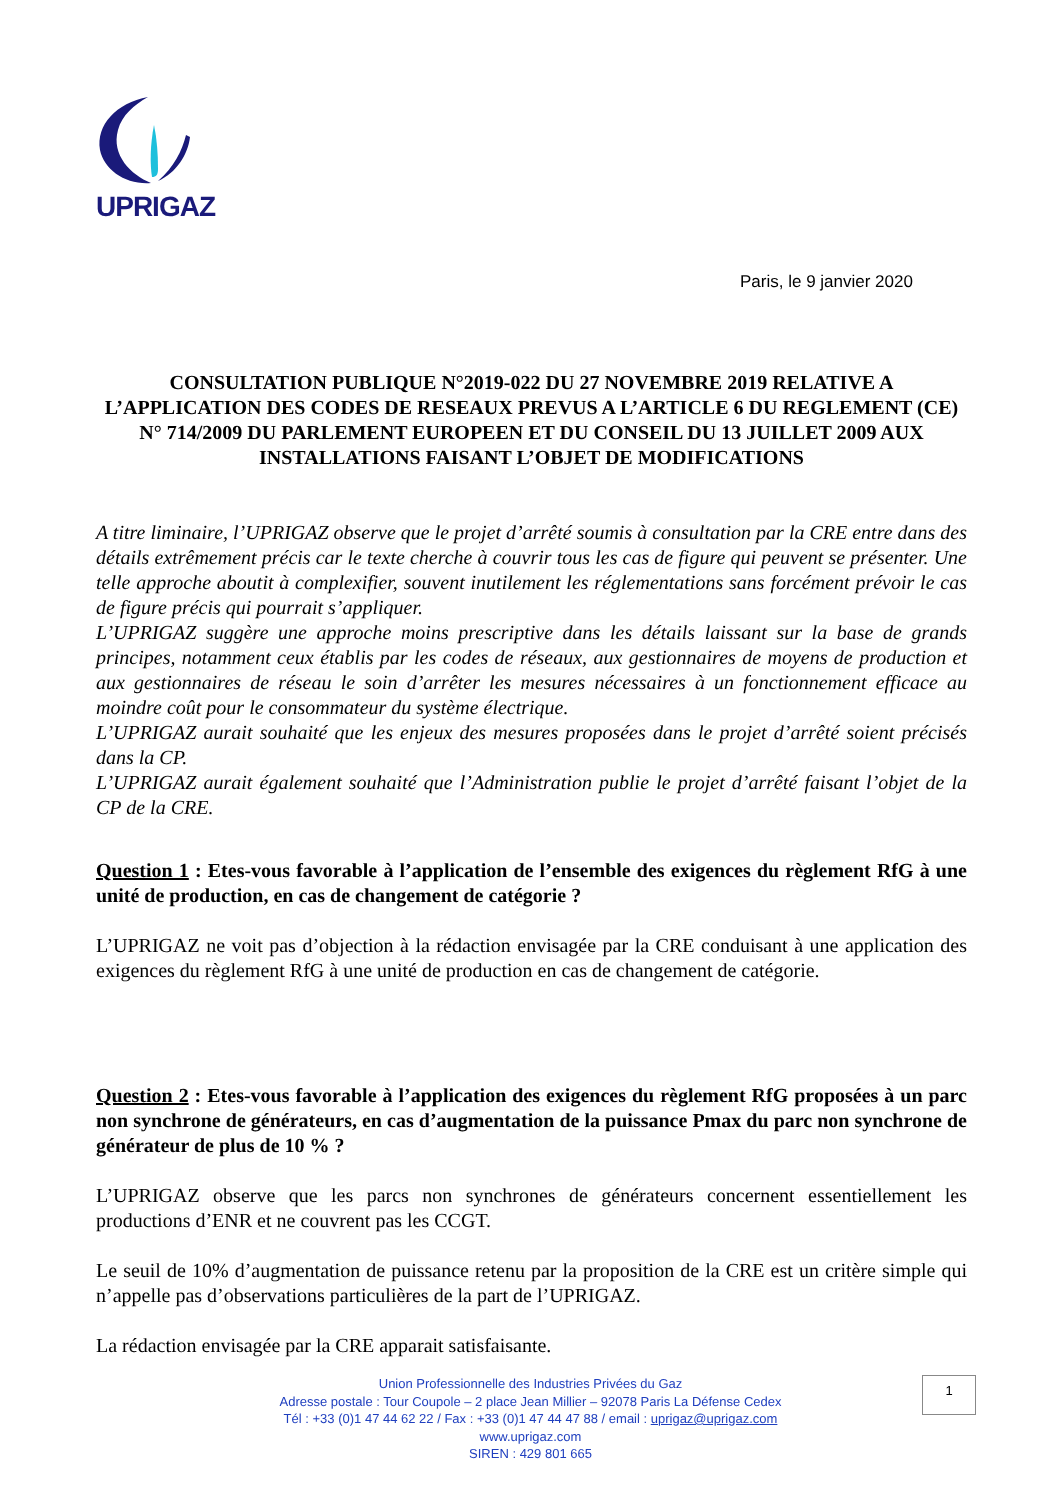UPRIGAZ
Paris, le 9 janvier 2020
CONSULTATION PUBLIQUE N°2019-022 DU 27 NOVEMBRE 2019 RELATIVE A L’APPLICATION DES CODES DE RESEAUX PREVUS A L’ARTICLE 6 DU REGLEMENT (CE) N° 714/2009 DU PARLEMENT EUROPEEN ET DU CONSEIL DU 13 JUILLET 2009 AUX INSTALLATIONS FAISANT L’OBJET DE MODIFICATIONS
A titre liminaire, l’UPRIGAZ observe que le projet d’arrêté soumis à consultation par la CRE entre dans des détails extrêmement précis car le texte cherche à couvrir tous les cas de figure qui peuvent se présenter. Une telle approche aboutit à complexifier, souvent inutilement les réglementations sans forcément prévoir le cas de figure précis qui pourrait s’appliquer.
L’UPRIGAZ suggère une approche moins prescriptive dans les détails laissant sur la base de grands principes, notamment ceux établis par les codes de réseaux, aux gestionnaires de moyens de production et aux gestionnaires de réseau le soin d’arrêter les mesures nécessaires à un fonctionnement efficace au moindre coût pour le consommateur du système électrique.
L’UPRIGAZ aurait souhaité que les enjeux des mesures proposées dans le projet d’arrêté soient précisés dans la CP.
L’UPRIGAZ aurait également souhaité que l’Administration publie le projet d’arrêté faisant l’objet de la CP de la CRE.
Question 1 : Etes-vous favorable à l’application de l’ensemble des exigences du règlement RfG à une unité de production, en cas de changement de catégorie ?
L’UPRIGAZ ne voit pas d’objection à la rédaction envisagée par la CRE conduisant à une application des exigences du règlement RfG à une unité de production en cas de changement de catégorie.
Question 2 : Etes-vous favorable à l’application des exigences du règlement RfG proposées à un parc non synchrone de générateurs, en cas d’augmentation de la puissance Pmax du parc non synchrone de générateur de plus de 10 % ?
L’UPRIGAZ observe que les parcs non synchrones de générateurs concernent essentiellement les productions d’ENR et ne couvrent pas les CCGT.
Le seuil de 10% d’augmentation de puissance retenu par la proposition de la CRE est un critère simple qui n’appelle pas d’observations particulières de la part de l’UPRIGAZ.
La rédaction envisagée par la CRE apparait satisfaisante.
Union Professionnelle des Industries Privées du Gaz
Adresse postale : Tour Coupole – 2 place Jean Millier – 92078 Paris La Défense Cedex
Tél : +33 (0)1 47 44 62 22 / Fax : +33 (0)1 47 44 47 88 / email : uprigaz@uprigaz.com
www.uprigaz.com
SIREN : 429 801 665
1